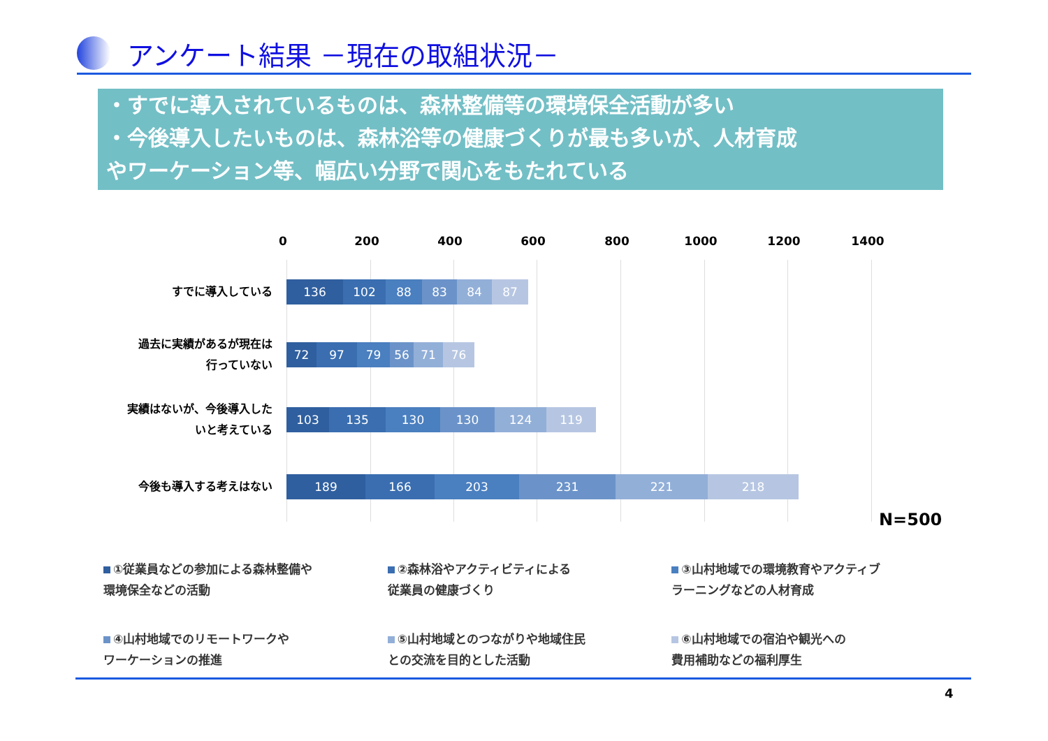アンケート結果 －現在の取組状況－
・すでに導入されているものは、森林整備等の環境保全活動が多い
・今後導入したいものは、森林浴等の健康づくりが最も多いが、人材育成
やワーケーション等、幅広い分野で関心をもたれている
0 200 400 600 800 1000 1200 1400
すでに導入している
136 102 88 83 84 87
過去に実績があるが現在は
行っていない
72 97 79 56 71 76
実績はないが、今後導入した
いと考えている
103 135 130 130 124 119
今後も導入する考えはない
189 166 203 231 221 218
N=500
①従業員などの参加による森林整備や
環境保全などの活動
②森林浴やアクティビティによる
従業員の健康づくり
③山村地域での環境教育やアクティブ
ラーニングなどの人材育成
④山村地域でのリモートワークや
ワーケーションの推進
⑤山村地域とのつながりや地域住民
との交流を目的とした活動
⑥山村地域での宿泊や観光への
費用補助などの福利厚生
4